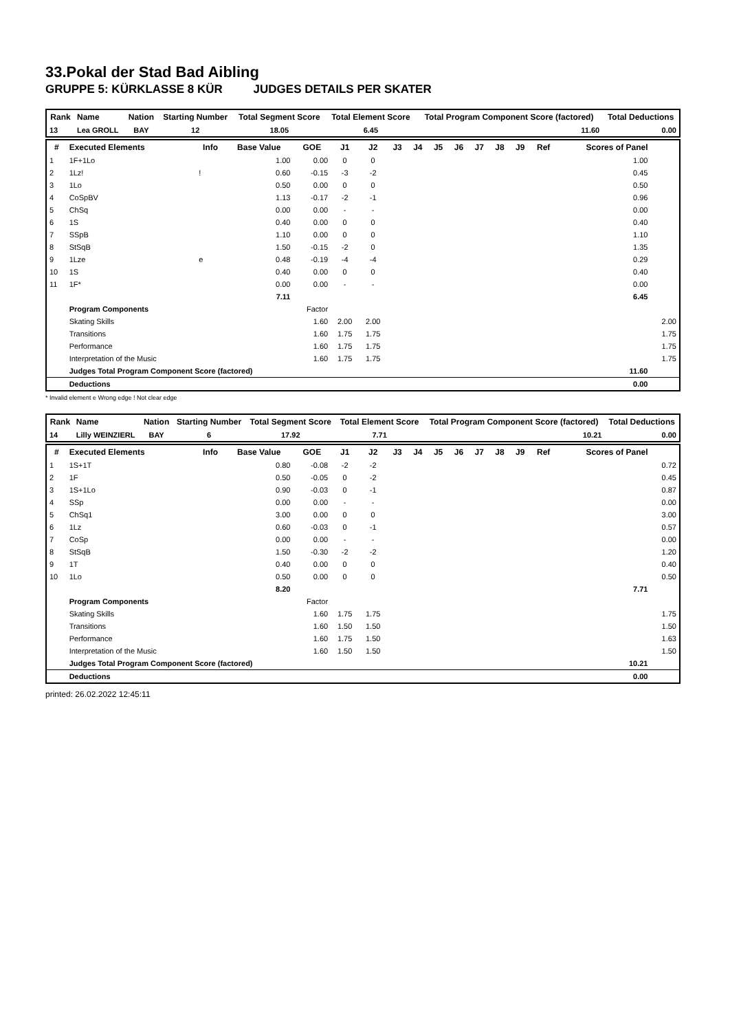33.Pokal der Stad Bad Aibling
GRUPPE 5: KÜRKLASSE 8 KÜR JUDGES DETAILS PER SKATER
| Rank | Name | Nation | Starting Number | Total Segment Score | Total Element Score | Total Program Component Score (factored) | Total Deductions |
| --- | --- | --- | --- | --- | --- | --- | --- |
| 13 | Lea GROLL | BAY | 12 | 18.05 | 6.45 | 11.60 | 0.00 |
| # | Executed Elements | Info | Base Value | GOE | J1 | J2 | J3 | J4 | J5 | J6 | J7 | J8 | J9 | Ref | Scores of Panel | |
| --- | --- | --- | --- | --- | --- | --- | --- | --- | --- | --- | --- | --- | --- | --- | --- | --- |
| 1 | 1F+1Lo | | 1.00 | 0.00 | 0 | 0 | | | | | | | | | 1.00 | |
| 2 | 1Lz! | ! | 0.60 | -0.15 | -3 | -2 | | | | | | | | | 0.45 | |
| 3 | 1Lo | | 0.50 | 0.00 | 0 | 0 | | | | | | | | | 0.50 | |
| 4 | CoSpBV | | 1.13 | -0.17 | -2 | -1 | | | | | | | | | 0.96 | |
| 5 | ChSq | | 0.00 | 0.00 | - | - | | | | | | | | | 0.00 | |
| 6 | 1S | | 0.40 | 0.00 | 0 | 0 | | | | | | | | | 0.40 | |
| 7 | SSpB | | 1.10 | 0.00 | 0 | 0 | | | | | | | | | 1.10 | |
| 8 | StSqB | | 1.50 | -0.15 | -2 | 0 | | | | | | | | | 1.35 | |
| 9 | 1Lze | e | 0.48 | -0.19 | -4 | -4 | | | | | | | | | 0.29 | |
| 10 | 1S | | 0.40 | 0.00 | 0 | 0 | | | | | | | | | 0.40 | |
| 11 | 1F* | | 0.00 | 0.00 | - | - | | | | | | | | | 0.00 | |
| | | | 7.11 | | | | | | | | | | | | 6.45 | |
| | Program Components | | | Factor | | | | | | | | | | | | |
| | Skating Skills | | | 1.60 | 2.00 | 2.00 | | | | | | | | | | 2.00 |
| | Transitions | | | 1.60 | 1.75 | 1.75 | | | | | | | | | | 1.75 |
| | Performance | | | 1.60 | 1.75 | 1.75 | | | | | | | | | | 1.75 |
| | Interpretation of the Music | | | 1.60 | 1.75 | 1.75 | | | | | | | | | | 1.75 |
| | Judges Total Program Component Score (factored) | | | | | | | | | | | | | | 11.60 | |
| | Deductions | | | | | | | | | | | | | | 0.00 | |
* Invalid element e Wrong edge ! Not clear edge
| Rank | Name | Nation | Starting Number | Total Segment Score | Total Element Score | Total Program Component Score (factored) | Total Deductions |
| --- | --- | --- | --- | --- | --- | --- | --- |
| 14 | Lilly WEINZIERL | BAY | 6 | 17.92 | 7.71 | 10.21 | 0.00 |
| # | Executed Elements | Info | Base Value | GOE | J1 | J2 | J3 | J4 | J5 | J6 | J7 | J8 | J9 | Ref | Scores of Panel | |
| --- | --- | --- | --- | --- | --- | --- | --- | --- | --- | --- | --- | --- | --- | --- | --- | --- |
| 1 | 1S+1T | | 0.80 | -0.08 | -2 | -2 | | | | | | | | | | 0.72 |
| 2 | 1F | | 0.50 | -0.05 | 0 | -2 | | | | | | | | | | 0.45 |
| 3 | 1S+1Lo | | 0.90 | -0.03 | 0 | -1 | | | | | | | | | | 0.87 |
| 4 | SSp | | 0.00 | 0.00 | - | - | | | | | | | | | | 0.00 |
| 5 | ChSq1 | | 3.00 | 0.00 | 0 | 0 | | | | | | | | | | 3.00 |
| 6 | 1Lz | | 0.60 | -0.03 | 0 | -1 | | | | | | | | | | 0.57 |
| 7 | CoSp | | 0.00 | 0.00 | - | - | | | | | | | | | | 0.00 |
| 8 | StSqB | | 1.50 | -0.30 | -2 | -2 | | | | | | | | | | 1.20 |
| 9 | 1T | | 0.40 | 0.00 | 0 | 0 | | | | | | | | | | 0.40 |
| 10 | 1Lo | | 0.50 | 0.00 | 0 | 0 | | | | | | | | | | 0.50 |
| | | | 8.20 | | | | | | | | | | | | 7.71 | |
| | Program Components | | | Factor | | | | | | | | | | | | |
| | Skating Skills | | | 1.60 | 1.75 | 1.75 | | | | | | | | | | 1.75 |
| | Transitions | | | 1.60 | 1.50 | 1.50 | | | | | | | | | | 1.50 |
| | Performance | | | 1.60 | 1.75 | 1.50 | | | | | | | | | | 1.63 |
| | Interpretation of the Music | | | 1.60 | 1.50 | 1.50 | | | | | | | | | | 1.50 |
| | Judges Total Program Component Score (factored) | | | | | | | | | | | | | | 10.21 | |
| | Deductions | | | | | | | | | | | | | | 0.00 | |
printed: 26.02.2022 12:45:11